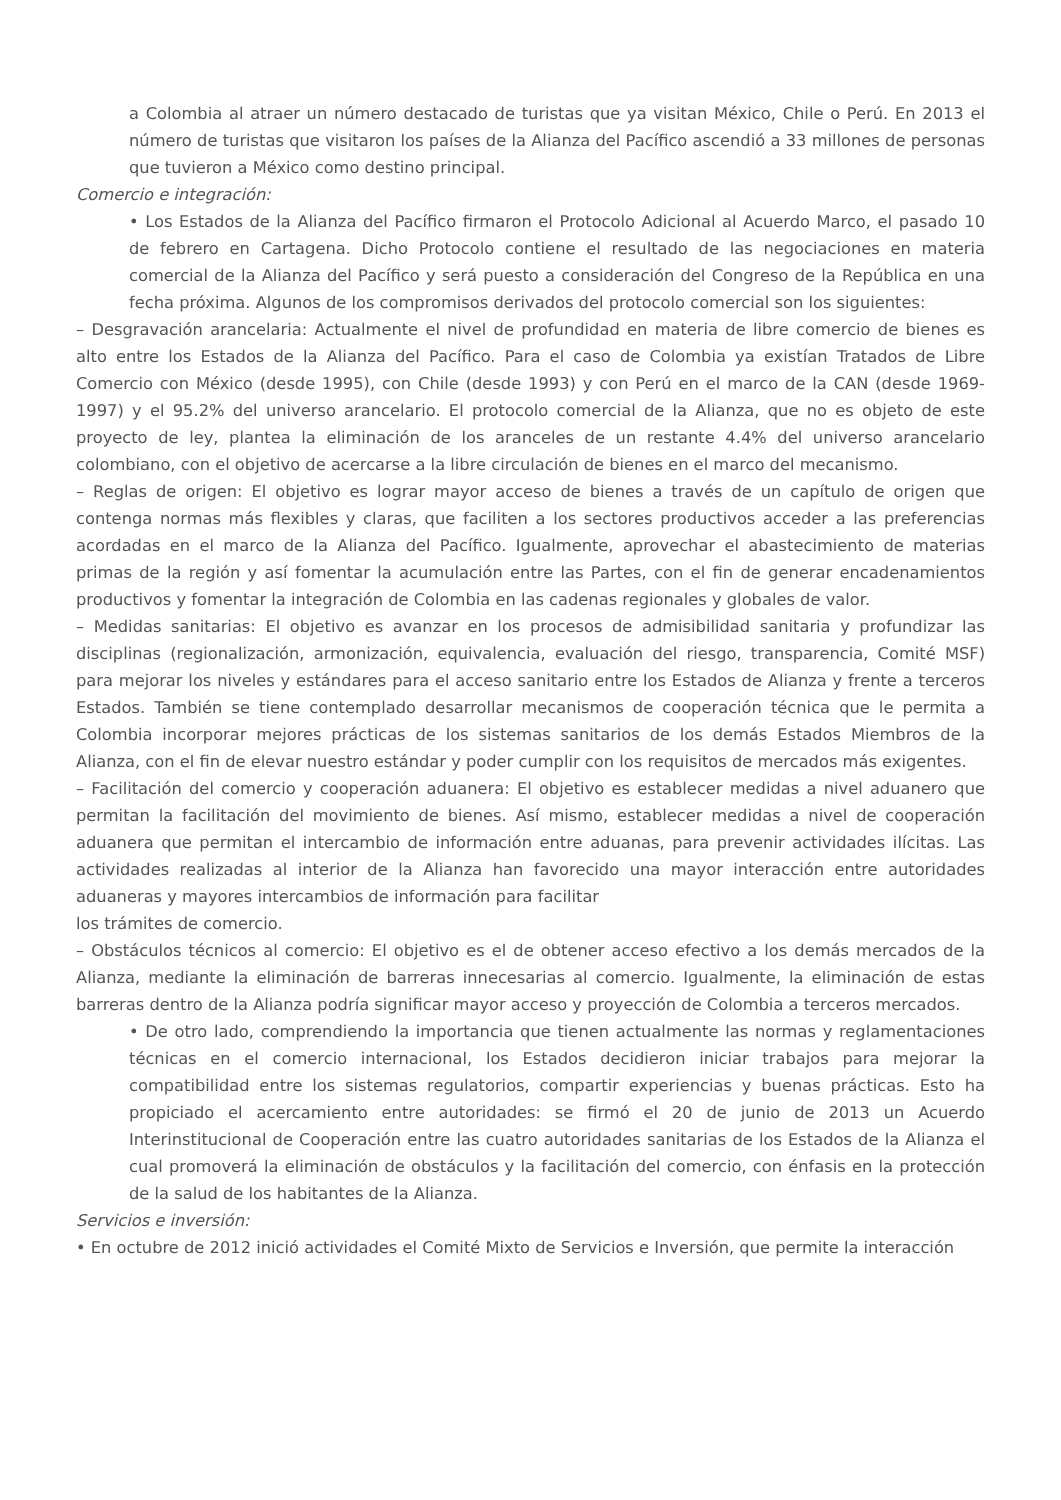a Colombia al atraer un número destacado de turistas que ya visitan México, Chile o Perú. En 2013 el número de turistas que visitaron los países de la Alianza del Pacífico ascendió a 33 millones de personas que tuvieron a México como destino principal.
Comercio e integración:
• Los Estados de la Alianza del Pacífico firmaron el Protocolo Adicional al Acuerdo Marco, el pasado 10 de febrero en Cartagena. Dicho Protocolo contiene el resultado de las negociaciones en materia comercial de la Alianza del Pacífico y será puesto a consideración del Congreso de la República en una fecha próxima. Algunos de los compromisos derivados del protocolo comercial son los siguientes:
– Desgravación arancelaria: Actualmente el nivel de profundidad en materia de libre comercio de bienes es alto entre los Estados de la Alianza del Pacífico. Para el caso de Colombia ya existían Tratados de Libre Comercio con México (desde 1995), con Chile (desde 1993) y con Perú en el marco de la CAN (desde 1969-1997) y el 95.2% del universo arancelario. El protocolo comercial de la Alianza, que no es objeto de este proyecto de ley, plantea la eliminación de los aranceles de un restante 4.4% del universo arancelario colombiano, con el objetivo de acercarse a la libre circulación de bienes en el marco del mecanismo.
– Reglas de origen: El objetivo es lograr mayor acceso de bienes a través de un capítulo de origen que contenga normas más flexibles y claras, que faciliten a los sectores productivos acceder a las preferencias acordadas en el marco de la Alianza del Pacífico. Igualmente, aprovechar el abastecimiento de materias primas de la región y así fomentar la acumulación entre las Partes, con el fin de generar encadenamientos productivos y fomentar la integración de Colombia en las cadenas regionales y globales de valor.
– Medidas sanitarias: El objetivo es avanzar en los procesos de admisibilidad sanitaria y profundizar las disciplinas (regionalización, armonización, equivalencia, evaluación del riesgo, transparencia, Comité MSF) para mejorar los niveles y estándares para el acceso sanitario entre los Estados de Alianza y frente a terceros Estados. También se tiene contemplado desarrollar mecanismos de cooperación técnica que le permita a Colombia incorporar mejores prácticas de los sistemas sanitarios de los demás Estados Miembros de la Alianza, con el fin de elevar nuestro estándar y poder cumplir con los requisitos de mercados más exigentes.
– Facilitación del comercio y cooperación aduanera: El objetivo es establecer medidas a nivel aduanero que permitan la facilitación del movimiento de bienes. Así mismo, establecer medidas a nivel de cooperación aduanera que permitan el intercambio de información entre aduanas, para prevenir actividades ilícitas. Las actividades realizadas al interior de la Alianza han favorecido una mayor interacción entre autoridades aduaneras y mayores intercambios de información para facilitar
los trámites de comercio.
– Obstáculos técnicos al comercio: El objetivo es el de obtener acceso efectivo a los demás mercados de la Alianza, mediante la eliminación de barreras innecesarias al comercio. Igualmente, la eliminación de estas barreras dentro de la Alianza podría significar mayor acceso y proyección de Colombia a terceros mercados.
• De otro lado, comprendiendo la importancia que tienen actualmente las normas y reglamentaciones técnicas en el comercio internacional, los Estados decidieron iniciar trabajos para mejorar la compatibilidad entre los sistemas regulatorios, compartir experiencias y buenas prácticas. Esto ha propiciado el acercamiento entre autoridades: se firmó el 20 de junio de 2013 un Acuerdo Interinstitucional de Cooperación entre las cuatro autoridades sanitarias de los Estados de la Alianza el cual promoverá la eliminación de obstáculos y la facilitación del comercio, con énfasis en la protección de la salud de los habitantes de la Alianza.
Servicios e inversión:
• En octubre de 2012 inició actividades el Comité Mixto de Servicios e Inversión, que permite la interacción